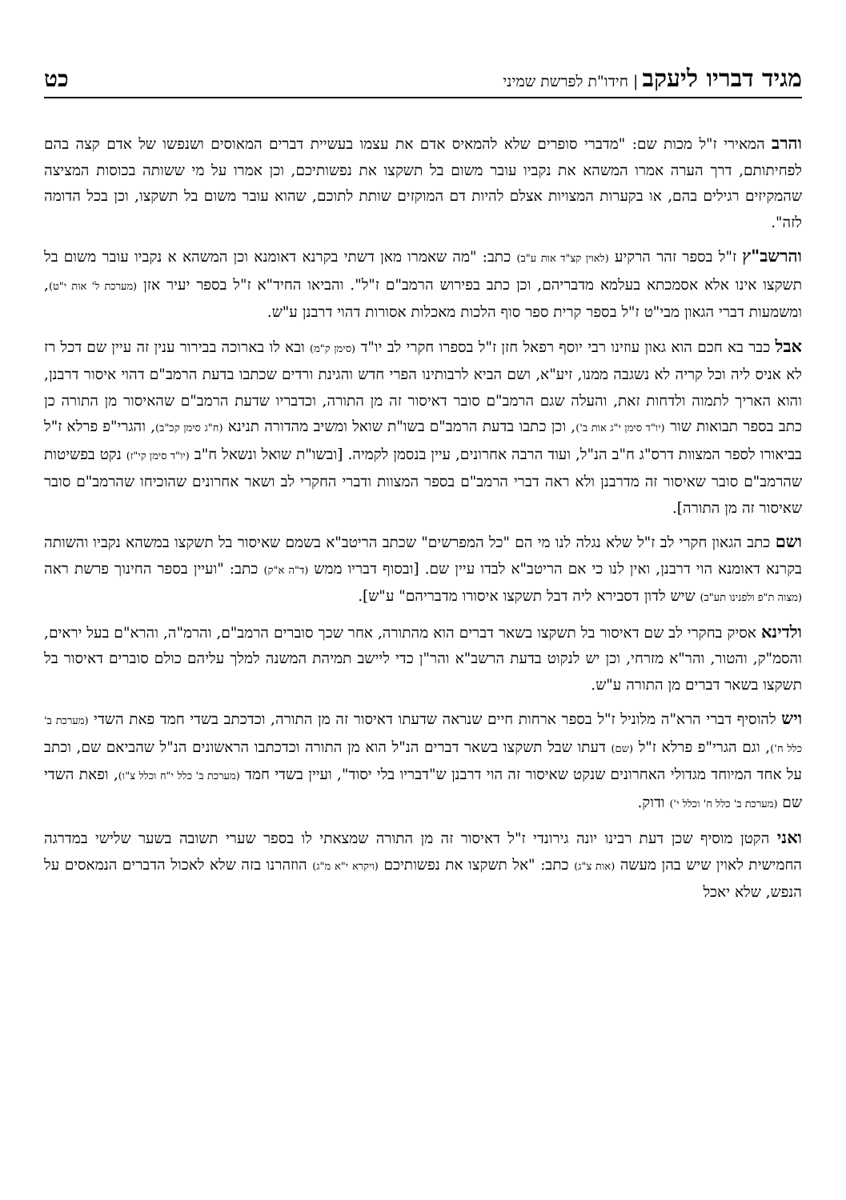מגיד דבריו ליעקב | חידו"ת לפרשת שמיני
כט
והרב המאירי ז"ל מכות שם: "מדברי סופרים שלא להמאיס אדם את עצמו בעשיית דברים המאוסים ושנפשו של אדם קצה בהם לפחיתותם, דרך הערה אמרו המשהא את נקביו עובר משום בל תשקצו את נפשותיכם, וכן אמרו על מי ששותה בכוסות המציצה שהמקיזים רגילים בהם, או בקערות המצויות אצלם להיות דם המוקזים שותת לתוכם, שהוא עובר משום בל תשקצו, וכן בכל הדומה לזה".
והרשב"ץ ז"ל בספר זהר הרקיע (לאוין קצ"ד אות ע"ב) כתב: "מה שאמרו מאן דשתי בקרנא דאומנא וכן המשהא א נקביו עובר משום בל תשקצו אינו אלא אסמכתא בעלמא מדבריהם, וכן כתב בפירוש הרמב"ם ז"ל". והביאו החיד"א ז"ל בספר יעיר אזן (מערכת ל' אות י"ט), ומשמעות דברי הגאון מבי"ט ז"ל בספר קרית ספר סוף הלכות מאכלות אסורות דהוי דרבנן ע"ש.
אבל כבר בא חכם הוא גאון עוזינו רבי יוסף רפאל חזן ז"ל בספרו חקרי לב יו"ד (סימן ק"מ) ובא לו בארוכה בבירור ענין זה עיין שם דכל רז לא אניס ליה וכל קריה לא נשגבה ממנו, זיע"א, ושם הביא לרבותינו הפרי חדש והגינת ורדים שכתבו בדעת הרמב"ם דהוי איסור דרבנן, והוא האריך לתמוה ולדחות זאת, והעלה שגם הרמב"ם סובר דאיסור זה מן התורה, וכדבריו שדעת הרמב"ם שהאיסור מן התורה כן כתב בספר תבואות שור (יו"ד סימן י"ג אות ב'), וכן כתבו בדעת הרמב"ם בשו"ת שואל ומשיב מהדורה תנינא (ח"ג סימן קכ"ב), והגרי"פ פרלא ז"ל בביאורו לספר המצוות דרס"ג ח"ב הנ"ל, ועוד הרבה אחרונים, עיין בנסמן לקמיה. [ובשו"ת שואל ונשאל ח"ב (יו"ד סימן קי"ז) נקט בפשיטות שהרמב"ם סובר שאיסור זה מדרבנן ולא ראה דברי הרמב"ם בספר המצוות ודברי החקרי לב ושאר אחרונים שהוכיחו שהרמב"ם סובר שאיסור זה מן התורה].
ושם כתב הגאון חקרי לב ז"ל שלא נגלה לנו מי הם "כל המפרשים" שכתב הריטב"א בשמם שאיסור בל תשקצו במשהא נקביו והשותה בקרנא דאומנא הוי דרבנן, ואין לנו כי אם הריטב"א לבדו עיין שם. [ובסוף דבריו ממש (ד"ה א"ק) כתב: "ועיין בספר החינוך פרשת ראה (מצוה ת"פ ולפנינו תע"ב) שיש לדון דסבירא ליה דבל תשקצו איסורו מדבריהם" ע"ש].
ולדינא אסיק בחקרי לב שם דאיסור בל תשקצו בשאר דברים הוא מהתורה, אחר שכך סוברים הרמב"ם, והרמ"ה, והרא"ם בעל יראים, והסמ"ק, והטור, והר"א מזרחי, וכן יש לנקוט בדעת הרשב"א והר"ן כדי ליישב תמיהת המשנה למלך עליהם כולם סוברים דאיסור בל תשקצו בשאר דברים מן התורה ע"ש.
ויש להוסיף דברי הרא"ה מלוניל ז"ל בספר ארחות חיים שנראה שדעתו דאיסור זה מן התורה, וכדכתב בשדי חמד פאת השדי (מערכת ב' כלל ח'), וגם הגרי"פ פרלא ז"ל (שם) דעתו שבל תשקצו בשאר דברים הנ"ל הוא מן התורה וכדכתבו הראשונים הנ"ל שהביאם שם, וכתב על אחד המיוחד מגדולי האחרונים שנקט שאיסור זה הוי דרבנן ש"דבריו בלי יסוד", ועיין בשדי חמד (מערכת ב' כלל י"ח וכלל צ"ו), ופאת השדי שם (מערכת ב' כלל ח' וכלל י') ודוק.
ואני הקטן מוסיף שכן דעת רבינו יונה גירונדי ז"ל דאיסור זה מן התורה שמצאתי לו בספר שערי תשובה בשער שלישי במדרגה החמישית לאוין שיש בהן מעשה (אות צ"ג) כתב: "אל תשקצו את נפשותיכם (ויקרא י"א מ"ג) הוזהרנו בזה שלא לאכול הדברים הנמאסים על הנפש, שלא יאכל